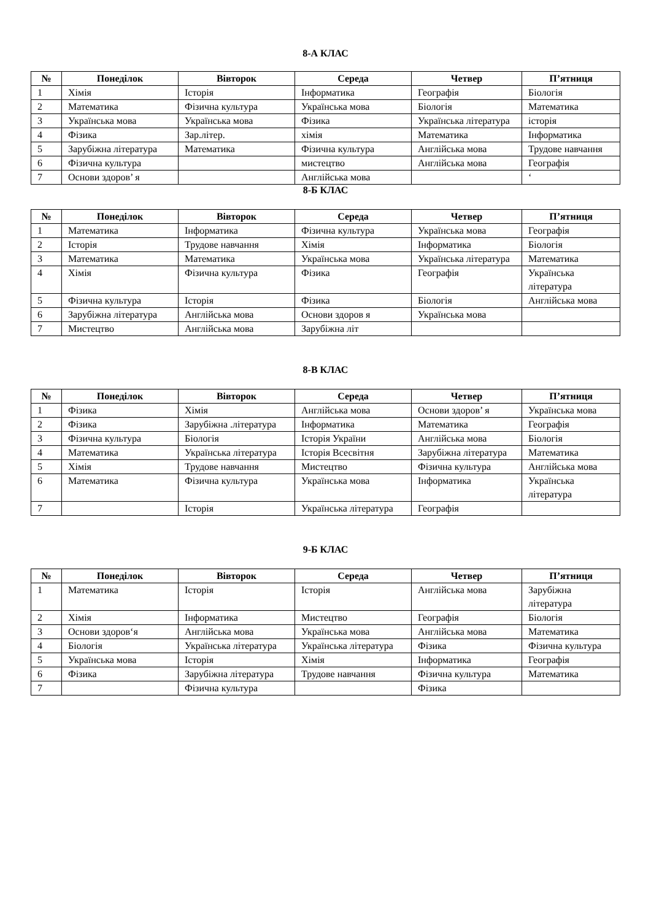8-А КЛАС
| № | Понеділок | Вівторок | Середа | Четвер | П’ятниця |
| --- | --- | --- | --- | --- | --- |
| 1 | Хімія | Історія | Інформатика | Географія | Біологія |
| 2 | Математика | Фізична культура | Українська мова | Біологія | Математика |
| 3 | Українська мова | Українська мова | Фізика | Українська література | історія |
| 4 | Фізика | Зар.літер. | хімія | Математика | Інформатика |
| 5 | Зарубіжна література | Математика | Фізична культура | Англійська мова | Трудове навчання |
| 6 | Фізична культура | | мистецтво | Англійська мова | Географія |
| 7 | Основи здоров’ я | | Англійська мова | | ‘ |
8-Б КЛАС
| № | Понеділок | Вівторок | Середа | Четвер | П’ятниця |
| --- | --- | --- | --- | --- | --- |
| 1 | Математика | Інформатика | Фізична культура | Українська мова | Географія |
| 2 | Історія | Трудове навчання | Хімія | Інформатика | Біологія |
| 3 | Математика | Математика | Українська мова | Українська література | Математика |
| 4 | Хімія | Фізична культура | Фізика | Географія | Українська література |
| 5 | Фізична культура | Історія | Фізика | Біологія | Англійська мова |
| 6 | Зарубіжна література | Англійська мова | Основи здоров я | Українська мова | |
| 7 | Мистецтво | Англійська мова | Зарубіжна літ | | |
8-В КЛАС
| № | Понеділок | Вівторок | Середа | Четвер | П’ятниця |
| --- | --- | --- | --- | --- | --- |
| 1 | Фізика | Хімія | Англійська мова | Основи здоров’ я | Українська мова |
| 2 | Фізика | Зарубіжна .література | Інформатика | Математика | Географія |
| 3 | Фізична культура | Біологія | Історія України | Англійська мова | Біологія |
| 4 | Математика | Українська література | Історія Всесвітня | Зарубіжна література | Математика |
| 5 | Хімія | Трудове навчання | Мистецтво | Фізична культура | Англійська мова |
| 6 | Математика | Фізична культура | Українська мова | Інформатика | Українська література |
| 7 | | Історія | Українська література | Географія | |
9-Б КЛАС
| № | Понеділок | Вівторок | Середа | Четвер | П’ятниця |
| --- | --- | --- | --- | --- | --- |
| 1 | Математика | Історія | Історія | Англійська мова | Зарубіжна література |
| 2 | Хімія | Інформатика | Мистецтво | Географія | Біологія |
| 3 | Основи здоров‘я | Англійська мова | Українська мова | Англійська мова | Математика |
| 4 | Біологія | Українська література | Українська література | Фізика | Фізична культура |
| 5 | Українська мова | Історія | Хімія | Інформатика | Географія |
| 6 | Фізика | Зарубіжна література | Трудове навчання | Фізична культура | Математика |
| 7 | | Фізична культура | | Фізика | |